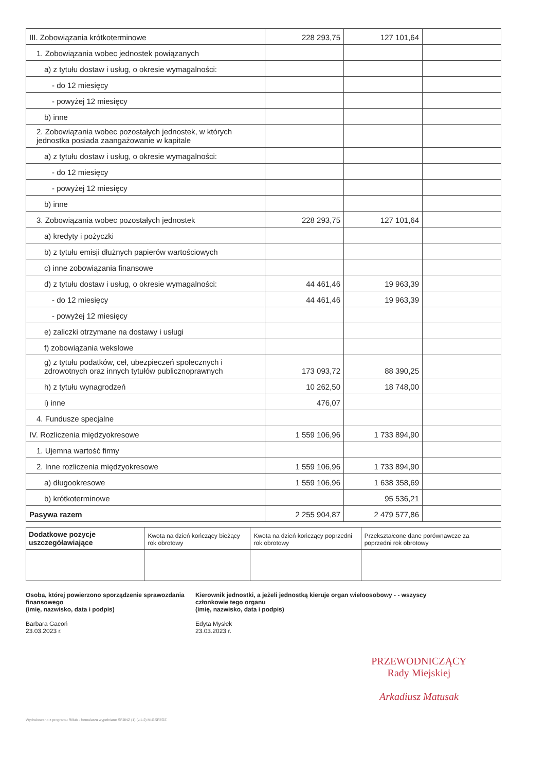| III. Zobowiązania krótkoterminowe | 228 293,75 | 127 101,64 | |
| 1. Zobowiązania wobec jednostek powiązanych | | | |
| a) z tytułu dostaw i usług, o okresie wymagalności: | | | |
| - do 12 miesięcy | | | |
| - powyżej 12 miesięcy | | | |
| b) inne | | | |
| 2. Zobowiązania wobec pozostałych jednostek, w których jednostka posiada zaangażowanie w kapitale | | | |
| a) z tytułu dostaw i usług, o okresie wymagalności: | | | |
| - do 12 miesięcy | | | |
| - powyżej 12 miesięcy | | | |
| b) inne | | | |
| 3. Zobowiązania wobec pozostałych jednostek | 228 293,75 | 127 101,64 | |
| a) kredyty i pożyczki | | | |
| b) z tytułu emisji dłużnych papierów wartościowych | | | |
| c) inne zobowiązania finansowe | | | |
| d) z tytułu dostaw i usług, o okresie wymagalności: | 44 461,46 | 19 963,39 | |
| - do 12 miesięcy | 44 461,46 | 19 963,39 | |
| - powyżej 12 miesięcy | | | |
| e) zaliczki otrzymane na dostawy i usługi | | | |
| f) zobowiązania wekslowe | | | |
| g) z tytułu podatków, ceł, ubezpieczeń społecznych i zdrowotnych oraz innych tytułów publicznoprawnych | 173 093,72 | 88 390,25 | |
| h) z tytułu wynagrodzeń | 10 262,50 | 18 748,00 | |
| i) inne | 476,07 | | |
| 4. Fundusze specjalne | | | |
| IV. Rozliczenia międzyokresowe | 1 559 106,96 | 1 733 894,90 | |
| 1. Ujemna wartość firmy | | | |
| 2. Inne rozliczenia międzyokresowe | 1 559 106,96 | 1 733 894,90 | |
| a) długookresowe | 1 559 106,96 | 1 638 358,69 | |
| b) krótkoterminowe | | 95 536,21 | |
| Pasywa razem | 2 255 904,87 | 2 479 577,86 | |
| Dodatkowe pozycje uszczegóławiające | Kwota na dzień kończący bieżący rok obrotowy | Kwota na dzień kończący poprzedni rok obrotowy | Przekształcone dane porównawcze za poprzedni rok obrotowy |
Osoba, której powierzono sporządzenie sprawozdania finansowego
(imię, nazwisko, data i podpis)
Barbara Gacoń
23.03.2023 r.
Kierownik jednostki, a jeżeli jednostką kieruje organ wieloosobowy - - wszyscy członkowie tego organu
(imię, nazwisko, data i podpis)
Edyta Mysłek
23.03.2023 r.
PRZEWODNICZĄCY
Rady Miejskiej
Arkadiusz Matusak
Wydrukowano z programu Rillub - formularzu wypełniane SFJINZ (1) (v.1-2) M-GSPZOZ